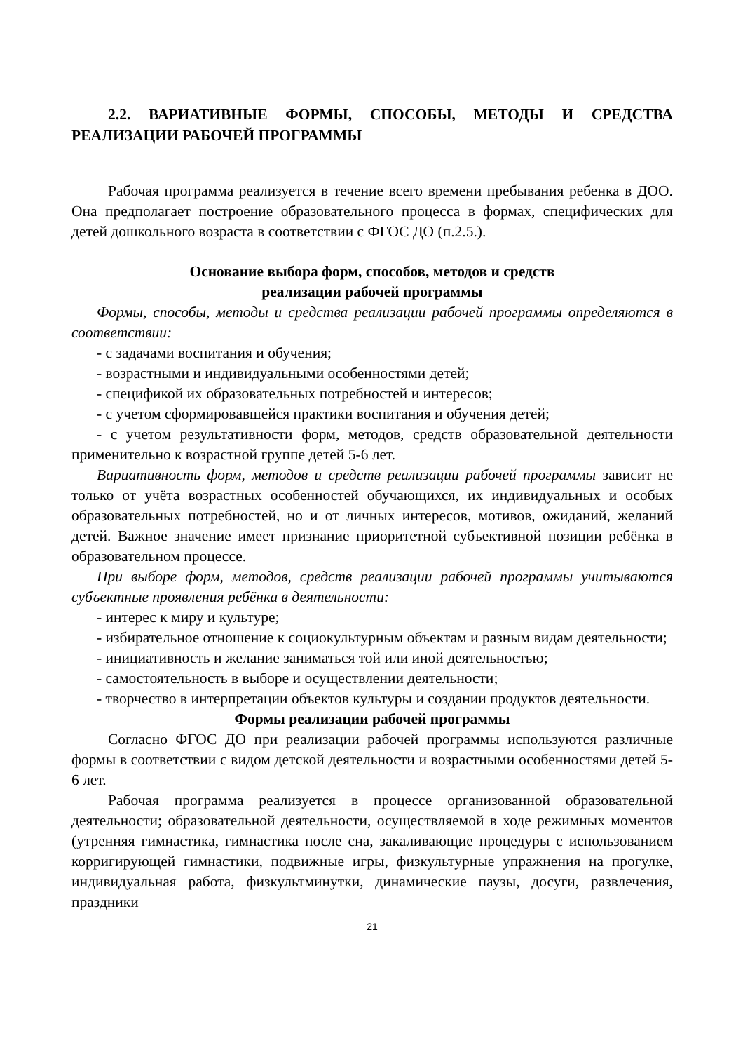2.2. ВАРИАТИВНЫЕ ФОРМЫ, СПОСОБЫ, МЕТОДЫ И СРЕДСТВА РЕАЛИЗАЦИИ РАБОЧЕЙ ПРОГРАММЫ
Рабочая программа реализуется в течение всего времени пребывания ребенка в ДОО. Она предполагает построение образовательного процесса в формах, специфических для детей дошкольного возраста в соответствии с ФГОС ДО (п.2.5.).
Основание выбора форм, способов, методов и средств
реализации рабочей программы
Формы, способы, методы и средства реализации рабочей программы определяются в соответствии:
- с задачами воспитания и обучения;
- возрастными и индивидуальными особенностями детей;
- спецификой их образовательных потребностей и интересов;
- с учетом сформировавшейся практики воспитания и обучения детей;
- с учетом результативности форм, методов, средств образовательной деятельности применительно к возрастной группе детей 5-6 лет.
Вариативность форм, методов и средств реализации рабочей программы зависит не только от учёта возрастных особенностей обучающихся, их индивидуальных и особых образовательных потребностей, но и от личных интересов, мотивов, ожиданий, желаний детей. Важное значение имеет признание приоритетной субъективной позиции ребёнка в образовательном процессе.
При выборе форм, методов, средств реализации рабочей программы учитываются субъектные проявления ребёнка в деятельности:
- интерес к миру и культуре;
- избирательное отношение к социокультурным объектам и разным видам деятельности;
- инициативность и желание заниматься той или иной деятельностью;
- самостоятельность в выборе и осуществлении деятельности;
- творчество в интерпретации объектов культуры и создании продуктов деятельности.
Формы реализации рабочей программы
Согласно ФГОС ДО при реализации рабочей программы используются различные формы в соответствии с видом детской деятельности и возрастными особенностями детей 5-6 лет.
Рабочая программа реализуется в процессе организованной образовательной деятельности; образовательной деятельности, осуществляемой в ходе режимных моментов (утренняя гимнастика, гимнастика после сна, закаливающие процедуры с использованием корригирующей гимнастики, подвижные игры, физкультурные упражнения на прогулке, индивидуальная работа, физкультминутки, динамические паузы, досуги, развлечения, праздники
21